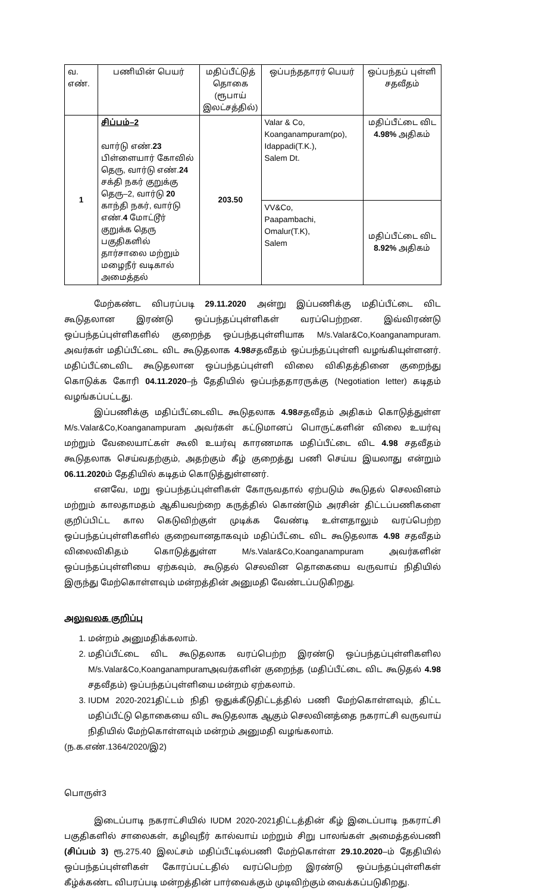| வ. எண். | பணியின் பெயர் | மதிப்பீட்டுத் தொகை (ரூபாய் இலட்சத்தில்) | ஒப்பந்ததாரர் பெயர் | ஒப்பந்தப் புள்ளி சதவீதம் |
| --- | --- | --- | --- | --- |
| 1 | சிப்பம்–2 வார்டு எண். 23 பிள்ளையார் கோவில் தெரு, வார்டு எண். 24 சக்தி நகர் குறுக்கு தெரு–2, வார்டு 20 காந்தி நகர், வார்டு எண். 4 மோட்டூர் குறுக்க தெரு பகுதிகளில் தார்சாலை மற்றும் மழைநீர் வடிகால் அமைத்தல் | 203.50 | Valar & Co, Koanganampuram(po), Idappadi(T.K.), Salem Dt. | மதிப்பீட்டை விட 4.98% அதிகம் |
| | | | VV&Co, Paapambachi, Omalur(T.K), Salem | மதிப்பீட்டை விட 8.92% அதிகம் |
மேற்கண்ட விபரப்படி 29.11.2020 அன்று இப்பணிக்கு மதிப்பீட்டை விட கூடுதலான இரண்டு ஒப்பந்தப்புள்ளிகள் வரப்பெற்றன. இவ்விரண்டு ஒப்பந்தப்புள்ளிகளில் குறைந்த ஒப்பந்தபுள்ளியாக M/s.Valar&Co,Koanganampuram. அவர்கள் மதிப்பீட்டை விட கூடுதலாக 4.98சதவீதம் ஒப்பந்தப்புள்ளி வழங்கியுள்ளனர். மதிப்பீட்டைவிட கூடுதலான ஒப்பந்தப்புள்ளி விலை விகிதத்தினை குறைந்து கொடுக்க கோரி 04.11.2020–ந் தேதியில் ஒப்பந்ததாரருக்கு (Negotiation letter) கடிதம் வழங்கப்பட்டது.
இப்பணிக்கு மதிப்பீட்டைவிட கூடுதலாக 4.98சதவீதம் அதிகம் கொடுத்துள்ள M/s.Valar&Co,Koanganampuram அவர்கள் கட்டுமானப் பொருட்களின் விலை உயர்வு மற்றும் வேலையாட்கள் கூலி உயர்வு காரணமாக மதிப்பீட்டை விட 4.98 சதவீதம் கூடுதலாக செய்வதற்கும், அதற்கும் கீழ் குறைத்து பணி செய்ய இயலாது என்றும் 06.11.2020ம் தேதியில் கடிதம் கொடுத்துள்ளனர்.
எனவே, மறு ஒப்பந்தப்புள்ளிகள் கோருவதால் ஏற்படும் கூடுதல் செலவினம் மற்றும் காலதாமதம் ஆகியவற்றை கருத்தில் கொண்டும் அரசின் திட்டப்பணிகளை குறிப்பிட்ட கால கெடுவிற்குள் முடிக்க வேண்டி உள்ளதாலும் வரப்பெற்ற ஒப்பந்தப்புள்ளிகளில் குறைவானதாகவும் மதிப்பீட்டை விட கூடுதலாக 4.98 சதவீதம் விலைவிகிதம் கொடுத்துள்ள M/s.Valar&Co,Koanganampuram அவர்களின் ஒப்பந்தப்புள்ளியை ஏற்கவும், கூடுதல் செலவின தொகையை வருவாய் நிதியில் இருந்து மேற்கொள்ளவும் மன்றத்தின் அனுமதி வேண்டப்படுகிறது.
அலுவலக குறிப்பு
1. மன்றம் அனுமதிக்கலாம்.
2. மதிப்பீட்டை விட கூடுதலாக வரப்பெற்ற இரண்டு ஒப்பந்தப்புள்ளிகளில M/s.Valar&Co,Koanganampuramஅவர்களின் குறைந்த (மதிப்பீட்டை விட கூடுதல் 4.98 சதவீதம்) ஒப்பந்தப்புள்ளியை மன்றம் ஏற்கலாம்.
3. IUDM 2020-2021திட்டம் நிதி ஒதுக்கீடுதிட்டத்தில் பணி மேற்கொள்ளவும், திட்ட மதிப்பீட்டு தொகையை விட கூடுதலாக ஆகும் செலவினத்தை நகராட்சி வருவாய் நிதியில் மேற்கொள்ளவும் மன்றம் அனுமதி வழங்கலாம்.
(ந.க.எண்.1364/2020/இ2)
பொருள்3
இடைப்பாடி நகராட்சியில் IUDM 2020-2021திட்டத்தின் கீழ் இடைப்பாடி நகராட்சி பகுதிகளில் சாலைகள், கழிவுநீர் கால்வாய் மற்றும் சிறு பாலங்கள் அமைத்தல்பணி (சிப்பம் 3) ரூ.275.40 இலட்சம் மதிப்பீட்டில்பணி மேற்கொள்ள 29.10.2020–ம் தேதியில் ஒப்பந்தப்புள்ளிகள் கோரப்பட்டதில் வரப்பெற்ற இரண்டு ஒப்பந்தப்புள்ளிகள் கீழ்க்கண்ட விபரப்படி மன்றத்தின் பார்வைக்கும் முடிவிற்கும் வைக்கப்படுகிறது.